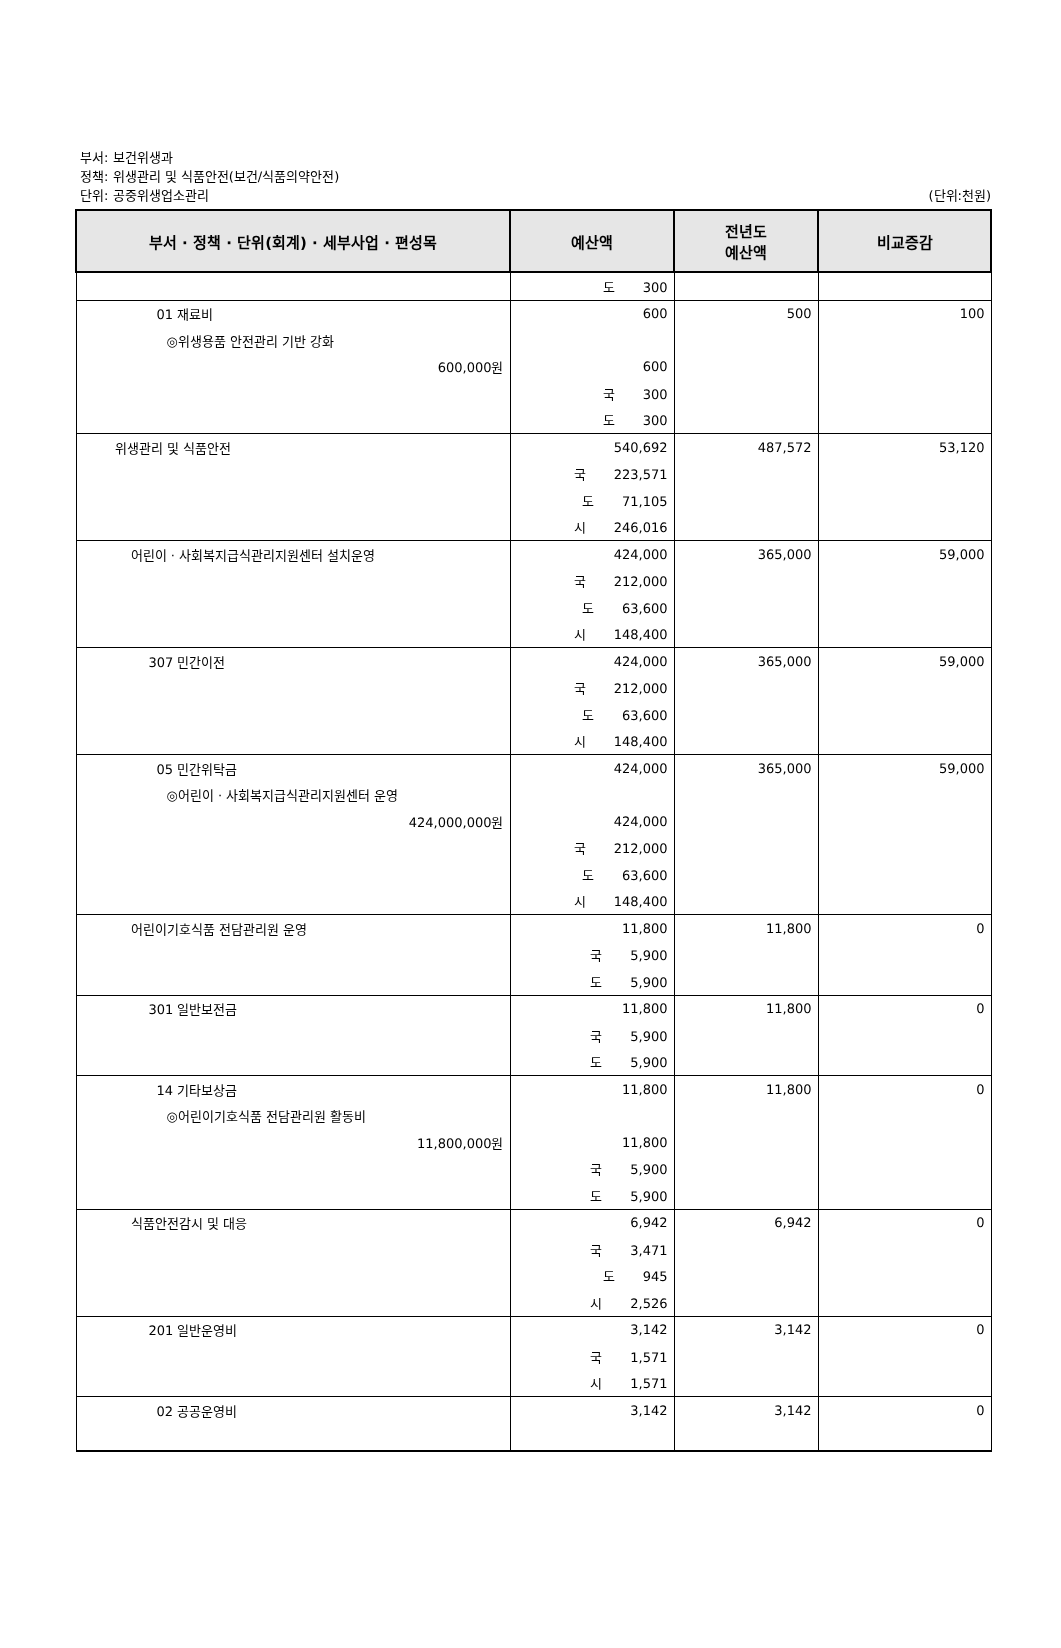부서: 보건위생과
정책: 위생관리 및 식품안전(보건/식품의약안전)
단위: 공중위생업소관리
(단위:천원)
| 부서 · 정책 · 단위(회계) · 세부사업 · 편성목 | 예산액 | 전년도 예산액 | 비교증감 |
| --- | --- | --- | --- |
| | 도 300 | | |
| 01 재료비 | 600 | 500 | 100 |
| ◎위생용품 안전관리 기반 강화 | | | |
| 600,000원 | 600 | | |
| | 국 300 | | |
| | 도 300 | | |
| 위생관리 및 식품안전 | 540,692 | 487,572 | 53,120 |
| | 국 223,571 | | |
| | 도 71,105 | | |
| | 시 246,016 | | |
| 어린이 · 사회복지급식관리지원센터 설치운영 | 424,000 | 365,000 | 59,000 |
| | 국 212,000 | | |
| | 도 63,600 | | |
| | 시 148,400 | | |
| 307 민간이전 | 424,000 | 365,000 | 59,000 |
| | 국 212,000 | | |
| | 도 63,600 | | |
| | 시 148,400 | | |
| 05 민간위탁금 | 424,000 | 365,000 | 59,000 |
| ◎어린이 · 사회복지급식관리지원센터 운영 | | | |
| 424,000,000원 | 424,000 | | |
| | 국 212,000 | | |
| | 도 63,600 | | |
| | 시 148,400 | | |
| 어린이기호식품 전담관리원 운영 | 11,800 | 11,800 | 0 |
| | 국 5,900 | | |
| | 도 5,900 | | |
| 301 일반보전금 | 11,800 | 11,800 | 0 |
| | 국 5,900 | | |
| | 도 5,900 | | |
| 14 기타보상금 | 11,800 | 11,800 | 0 |
| ◎어린이기호식품 전담관리원 활동비 | | | |
| 11,800,000원 | 11,800 | | |
| | 국 5,900 | | |
| | 도 5,900 | | |
| 식품안전감시 및 대응 | 6,942 | 6,942 | 0 |
| | 국 3,471 | | |
| | 도 945 | | |
| | 시 2,526 | | |
| 201 일반운영비 | 3,142 | 3,142 | 0 |
| | 국 1,571 | | |
| | 시 1,571 | | |
| 02 공공운영비 | 3,142 | 3,142 | 0 |